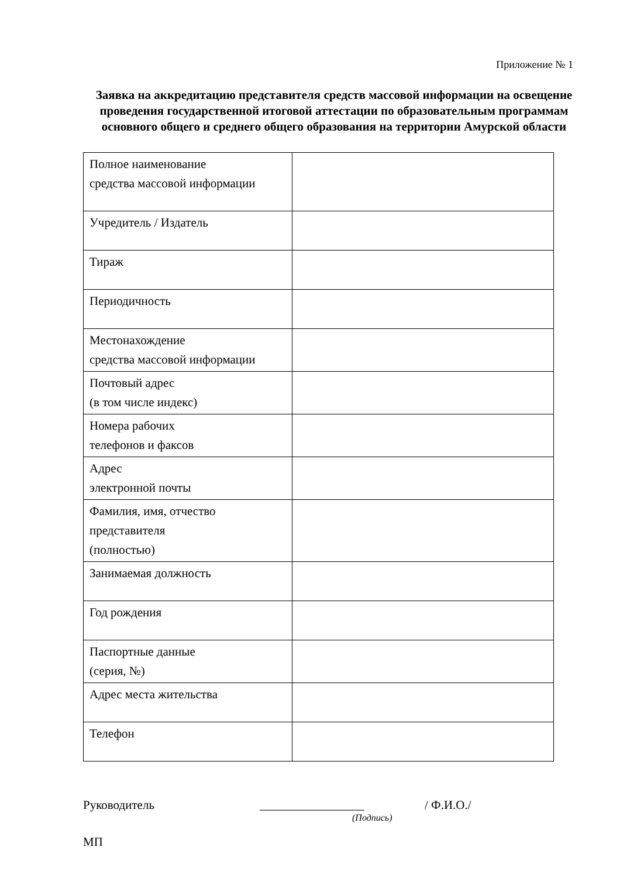Приложение № 1
Заявка на аккредитацию представителя средств массовой информации на освещение проведения государственной итоговой аттестации по образовательным программам основного общего и среднего общего образования на территории Амурской области
| Полное наименование средства массовой информации | |
| Учредитель / Издатель | |
| Тираж | |
| Периодичность | |
| Местонахождение средства массовой информации | |
| Почтовый адрес (в том числе индекс) | |
| Номера рабочих телефонов и факсов | |
| Адрес электронной почты | |
| Фамилия, имя, отчество представителя (полностью) | |
| Занимаемая должность | |
| Год рождения | |
| Паспортные данные (серия, №) | |
| Адрес места жительства | |
| Телефон | |
Руководитель _________________ / Ф.И.О./
(Подпись)
МП